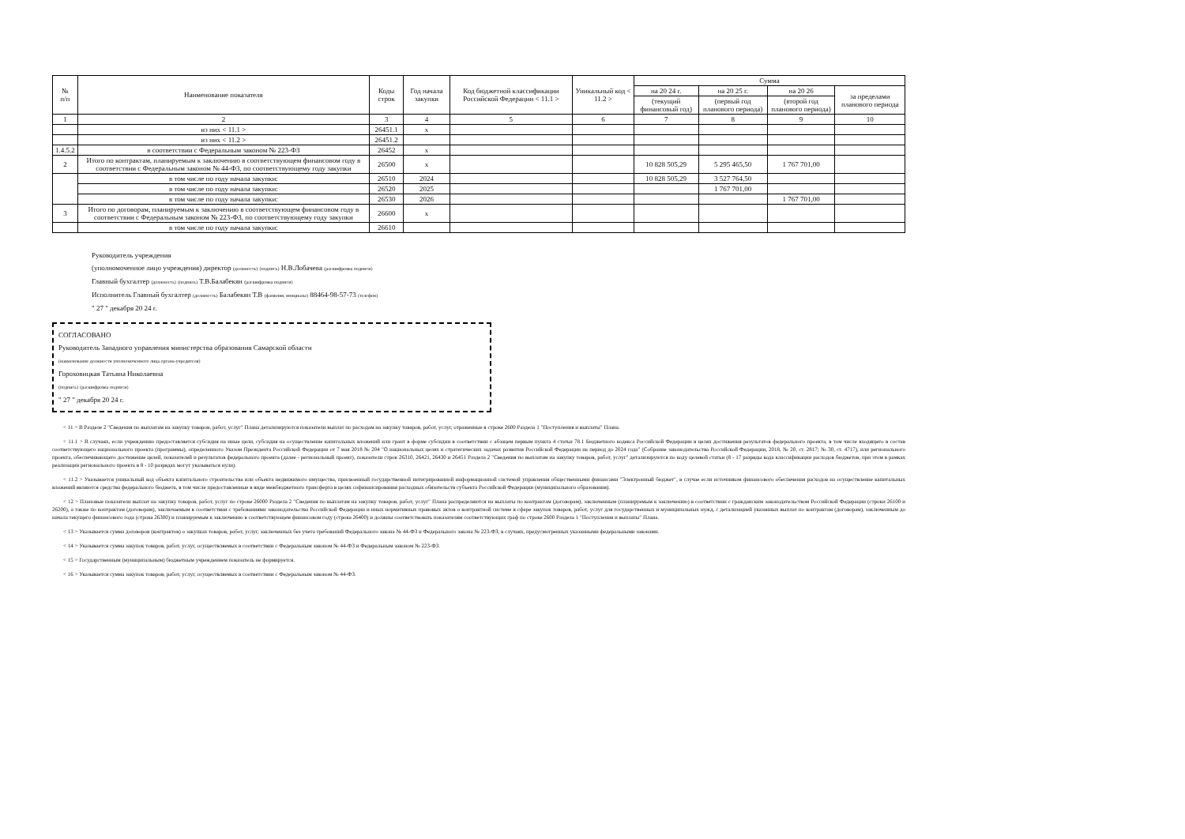| № п/п | Наименование показателя | Коды строк | Год начала закупки | Код бюджетной классификации Российской Федерации < 11.1 > | Уникальный код < 11.2 > | Сумма | | | |
| --- | --- | --- | --- | --- | --- | --- | --- | --- | --- |
| | | | | | | на 20 24 г. | на 20 25 г. | на 20 26 | за пределами планового периода |
| | | | | | | (текущий финансовый год) | (первый год планового периода) | (второй год планового периода) | |
| 1 | 2 | 3 | 4 | 5 | 6 | 7 | 8 | 9 | 10 |
| | из них < 11.1 > | 26451.1 | x | | | | | | |
| | из них < 11.2 > | 26451.2 | | | | | | | |
| 1.4.5.2 | в соответствии с Федеральным законом № 223-ФЗ | 26452 | x | | | | | | |
| 2 | Итого по контрактам, планируемым к заключению в соответствующем финансовом году в соответствии с Федеральным законом № 44-ФЗ, по соответствующему году закупки | 26500 | x | | | 10 828 505,29 | 5 295 465,50 | 1 767 701,00 | |
| | в том числе по году начала закупки: | 26510 | 2024 | | | 10 828 505,29 | 3 527 764,50 | | |
| | в том числе по году начала закупки: | 26520 | 2025 | | | | 1 767 701,00 | | |
| | в том числе по году начала закупки: | 26530 | 2026 | | | | | 1 767 701,00 | |
| 3 | Итого по договорам, планируемым к заключению в соответствующем финансовом году в соответствии с Федеральным законом № 223-ФЗ, по соответствующему году закупки | 26600 | x | | | | | | |
| | в том числе по году начала закупки: | 26610 | | | | | | | |
Руководитель учреждения
(уполномоченное лицо учреждения) директор (должность) (подпись) Н.В.Лобачева (расшифровка подписи)
Главный бухгалтер (должность) (подпись) Т.В.Балабекян (расшифровка подписи)
Исполнитель Главный бухгалтер (должность) Балабекян Т.В (фамилия, инициалы) 88464-98-57-73 (телефон)
" 27 " декабря 20 24 г.
СОГЛАСОВАНО
Руководитель Западного управления министерства образования Самарской области
(наименование должности уполномоченного лица органа-учредителя)
Гороховицкая Татьяна Николаевна
(подпись) (расшифровка подписи)
" 27 " декабря 20 24 г.
< 11 > В Разделе 2 "Сведения по выплатам на закупку товаров, работ, услуг" Плана детализируются показатели выплат по расходам на закупку товаров, работ, услуг, отраженные в строке 2600 Раздела 1 "Поступления и выплаты" Плана.
< 11.1 > В случаях, если учреждению предоставляется субсидия на иные цели, субсидия на осуществление капитальных вложений или грант в форме субсидии в соответствии с абзацем первым пункта 4 статьи 78.1 Бюджетного кодекса Российской Федерации в целях достижения результатов федерального проекта, в том числе входящего в состав соответствующего национального проекта (программы), определенного Указом Президента Российской Федерации от 7 мая 2018 № 204 "О национальных целях и стратегических задачах развития Российской Федерации на период до 2024 года" (Собрание законодательства Российской Федерации, 2018, № 20, ст. 2817; № 30, ст. 4717), или регионального проекта, обеспечивающего достижение целей, показателей и результатов федерального проекта (далее - региональный проект), показатели строк 26310, 26421, 26430 и 26451 Раздела 2 "Сведения по выплатам на закупку товаров, работ, услуг" детализируются по коду целевой статьи (8 - 17 разряды кода классификации расходов бюджетов, при этом в рамках реализации регионального проекта в 8 - 10 разрядах могут указываться нули).
< 11.2 > Указывается уникальный код объекта капитального строительства или объекта недвижимого имущества, присвоенный государственной интегрированной информационной системой управления общественными финансами "Электронный бюджет", в случае если источником финансового обеспечения расходов на осуществление капитальных вложений являются средства федерального бюджета, в том числе предоставленные в виде межбюджетного трансферта в целях софинансирования расходных обязательств субъекта Российской Федерации (муниципального образования).
< 12 > Плановые показатели выплат на закупку товаров, работ, услуг по строке 26000 Раздела 2 "Сведения по выплатам на закупку товаров, работ, услуг" Плана распределяются на выплаты по контрактам (договорам), заключенным (планируемым к заключению) в соответствии с гражданским законодательством Российской Федерации (строки 26100 и 26200), а также по контрактам (договорам), заключаемым в соответствии с требованиями законодательства Российской Федерации и иных нормативных правовых актов о контрактной системе в сфере закупок товаров, работ, услуг для государственных и муниципальных нужд, с детализацией указанных выплат по контрактам (договорам), заключенным до начала текущего финансового года (строка 26300) и планируемым к заключению в соответствующем финансовом году (строка 26400) и должны соответствовать показателям соответствующих граф по строке 2600 Раздела 1 "Поступления и выплаты" Плана.
< 13 > Указывается сумма договоров (контрактов) о закупках товаров, работ, услуг, заключенных без учета требований Федерального закона № 44-ФЗ и Федерального закона № 223-ФЗ, в случаях, предусмотренных указанными федеральными законами.
< 14 > Указывается сумма закупок товаров, работ, услуг, осуществляемых в соответствии с Федеральным законом № 44-ФЗ и Федеральным законом № 223-ФЗ.
< 15 > Государственным (муниципальным) бюджетным учреждением показатель не формируется.
< 16 > Указывается сумма закупок товаров, работ, услуг, осуществляемых в соответствии с Федеральным законом № 44-ФЗ.